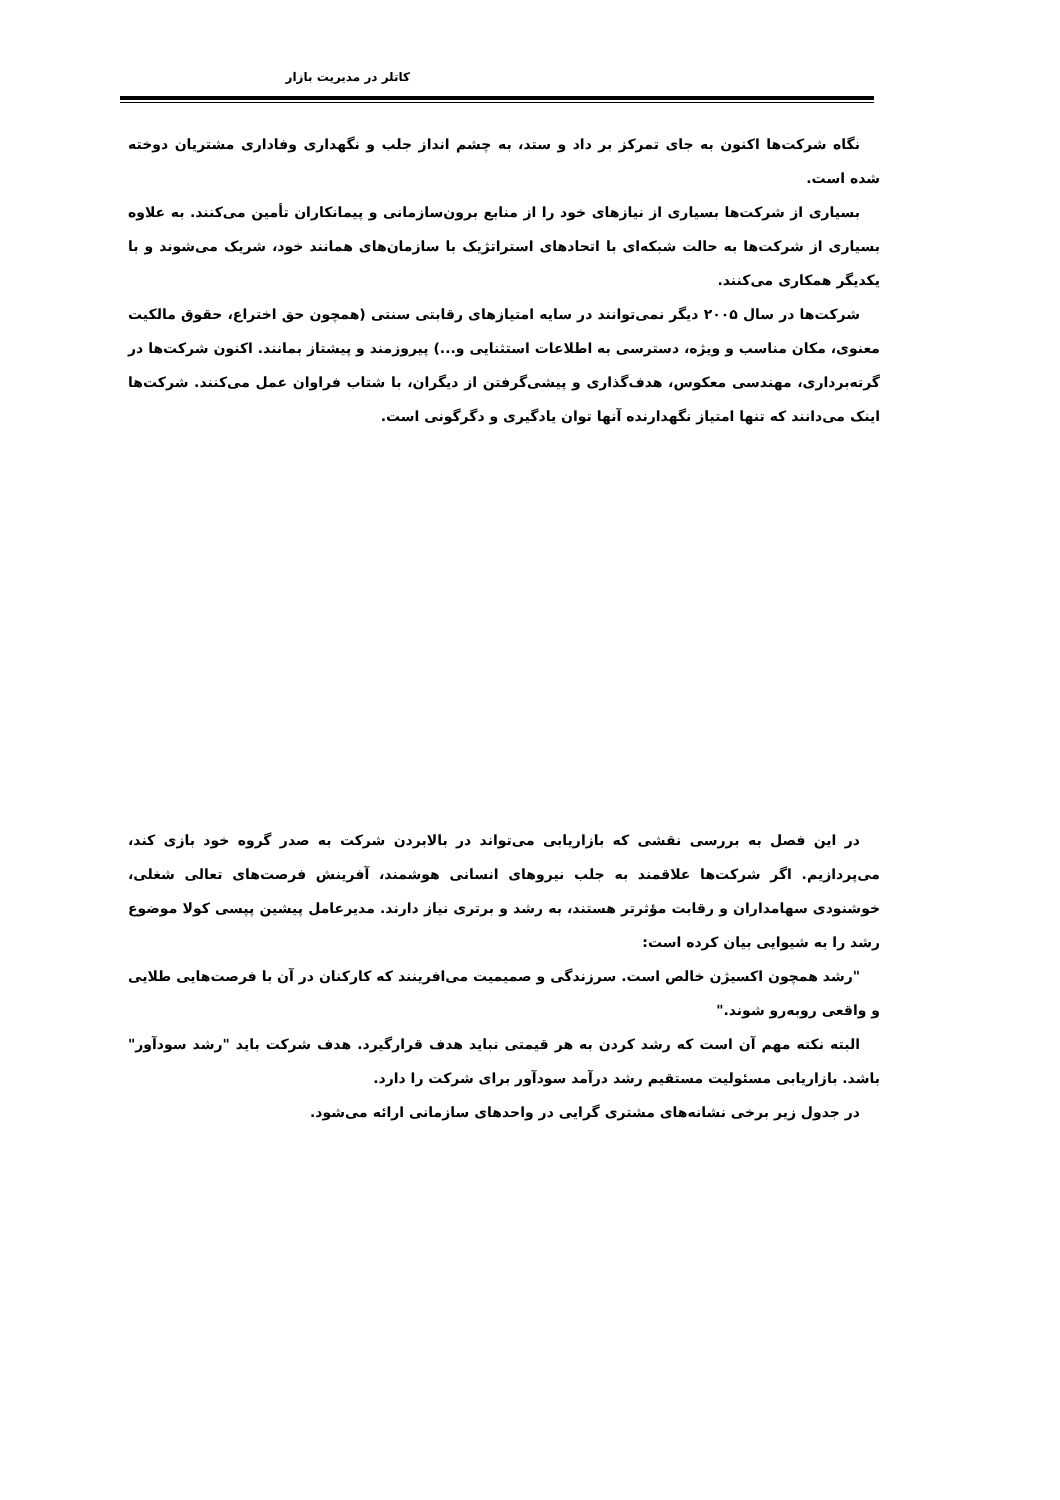کاتلر در مدیریت بازار
نگاه شرکت‌ها اکنون به جای تمرکز بر داد و ستد، به چشم انداز جلب و نگهداری وفاداری مشتریان دوخته شده است.
بسیاری از شرکت‌ها بسیاری از نیازهای خود را از منابع برون‌سازمانی و پیمانکاران تأمین می‌کنند. به علاوه بسیاری از شرکت‌ها به حالت شبکه‌ای با اتحادهای استراتژیک با سازمان‌های همانند خود، شریک می‌شوند و با یکدیگر همکاری می‌کنند.
شرکت‌ها در سال ۲۰۰۵ دیگر نمی‌توانند در سایه امتیازهای رقابتی سنتی (همچون حق اختراع، حقوق مالکیت معنوی، مکان مناسب و ویژه، دسترسی به اطلاعات استثنایی و...) پیروزمند و پیشتاز بمانند. اکنون شرکت‌ها در گرته‌برداری، مهندسی معکوس، هدف‌گذاری و پیشی‌گرفتن از دیگران، با شتاب فراوان عمل می‌کنند. شرکت‌ها اینک می‌دانند که تنها امتیاز نگهدارنده آنها توان یادگیری و دگرگونی است.
در این فصل به بررسی نقشی که بازاریابی می‌تواند در بالابردن شرکت به صدر گروه خود بازی کند، می‌پردازیم. اگر شرکت‌ها علاقمند به جلب نیروهای انسانی هوشمند، آفرینش فرصت‌های تعالی شغلی، خوشنودی سهامداران و رقابت مؤثرتر هستند، به رشد و برتری نیاز دارند. مدیرعامل پیشین پپسی کولا موضوع رشد را به شیوایی بیان کرده است:
"رشد همچون اکسیژن خالص است. سرزندگی و صمیمیت می‌افرینند که کارکنان در آن با فرصت‌هایی طلایی و واقعی روبه‌رو شوند."
البته نکته مهم آن است که رشد کردن به هر قیمتی نباید هدف قرارگیرد. هدف شرکت باید "رشد سودآور" باشد. بازاریابی مسئولیت مستقیم رشد درآمد سودآور برای شرکت را دارد.
در جدول زیر برخی نشانه‌های مشتری گرایی در واحدهای سازمانی ارائه می‌شود.